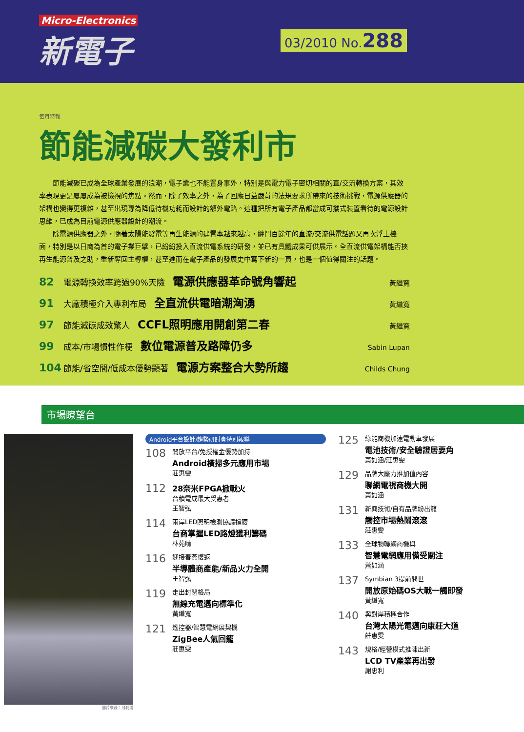Micro-Electronics
新電子
03/2010 No.288
每月特報
節能減碳大發利市
節能減碳已成為全球產業發展的浪潮，電子業也不能置身事外，特別是與電力電子密切相關的直/交流轉換方案，其效率表現更是屢屢成為被檢視的焦點。然而，除了效率之外，為了回應日益嚴苛的法規要求所帶來的技術挑戰，電源供應器的架構也變得更複雜，甚至出現專為降低待機功耗而設計的額外電路。這種把所有電子產品都當成可攜式裝置看待的電源設計思維，已成為目前電源供應器設計的潮流。
除電源供應器之外，隨著太陽能發電等再生能源的建置率越來越高，纏鬥百餘年的直流/交流供電話題又再次浮上檯面，特別是以日商為首的電子業巨擘，已紛紛投入直流供電系統的研發，並已有具體成果可供展示。全直流供電架構能否挾再生能源普及之助，重新奪回主導權，甚至進而在電子產品的發展史中寫下新的一頁，也是一個值得關注的話題。
82 電源轉換效率跨過90%天險 電源供應器革命號角響起 黃繼寬
91 大廠積極介入專利布局 全直流供電暗潮洶湧 黃繼寬
97 節能減碳成效驚人 CCFL照明應用開創第二春 黃繼寬
99 成本/市場慣性作梗 數位電源普及路障仍多 Sabin Lupan
104 節能/省空間/低成本優勢顯著 電源方案整合大勢所趨 Childs Chung
市場瞭望台
圖片來源：飛利浦
Android平台設計/趨勢研討會特別報導
108
開放平台/免授權金優勢加持
Android橫掃多元應用市場
莊惠雯
112
28奈米FPGA掀戰火
台積電成最大受惠者
王智弘
114
兩岸LED照明檢測協議撐腰
台商掌握LED路燈獲利籌碼
林苑晴
116
迎接春燕復返
半導體商產能/新品火力全開
王智弘
119
走出封閉格局
無線充電邁向標準化
黃繼寬
121
遙控器/智慧電網展契機
ZigBee人氣回籠
莊惠雯
125
綠能商機加速電動車發展
電池技術/安全驗證居要角
蕭如涵/莊惠雯
129
品牌大廠力推加值內容
聯網電視商機大開
蕭如涵
131
新興技術/自有品牌紛出籠
觸控市場熱鬧滾滾
莊惠雯
133
全球物聯網商機與
智慧電網應用備受關注
蕭如涵
137
Symbian 3提前問世
開放原始碼OS大戰一觸即發
黃繼寬
140
與對岸積極合作
台灣太陽光電邁向康莊大道
莊惠雯
143
規格/經營模式推陳出新
LCD TV產業再出發
謝忠利